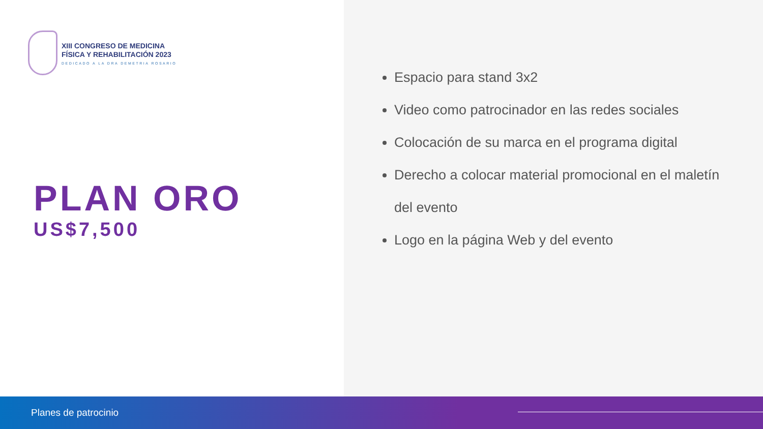XIII CONGRESO DE MEDICINA
FÍSICA Y REHABILITACIÓN 2023
DEDICADO A LA DRA DEMETRIA ROSARIO
PLAN ORO
US$7,500
Espacio para stand 3x2
Video como patrocinador en las redes sociales
Colocación de su marca en el programa digital
Derecho a colocar material promocional en el maletín del evento
Logo en la página Web y del evento
Planes de patrocinio